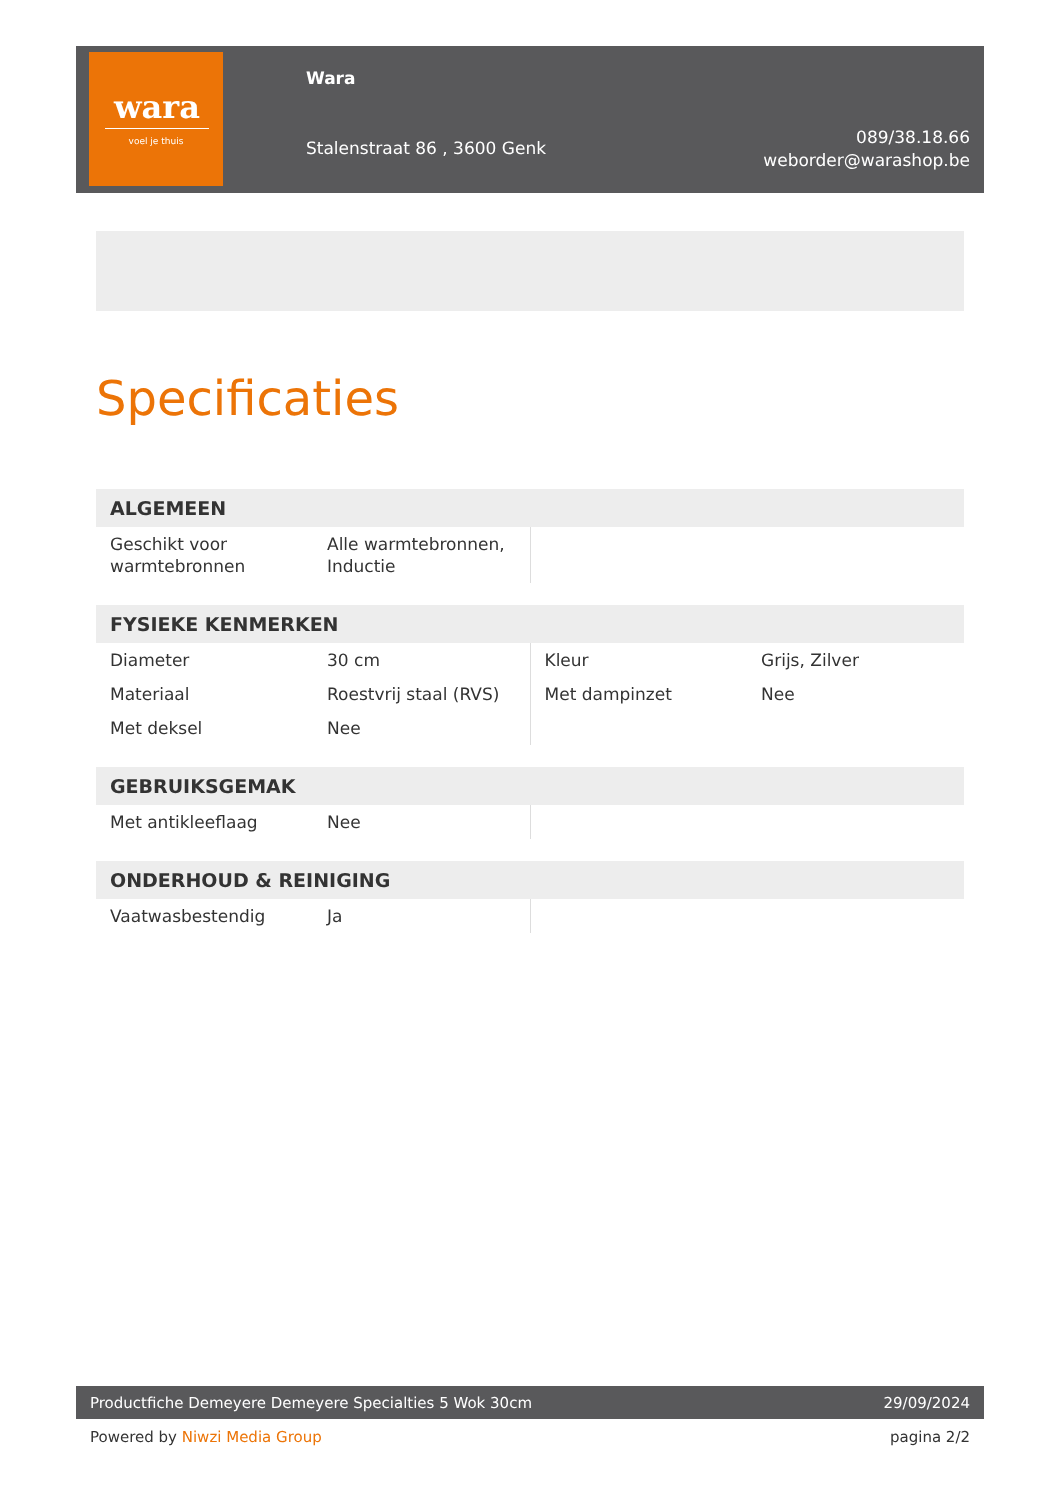wara
voel je thuis
Wara
Stalenstraat 86 , 3600 Genk
089/38.18.66
weborder@warashop.be
Specificaties
| ALGEMEEN | | | |
| --- | --- | --- | --- |
| Geschikt voor warmtebronnen | Alle warmtebronnen, Inductie | | |
| FYSIEKE KENMERKEN | | | |
| --- | --- | --- | --- |
| Diameter | 30 cm | Kleur | Grijs, Zilver |
| Materiaal | Roestvrij staal (RVS) | Met dampinzet | Nee |
| Met deksel | Nee | | |
| GEBRUIKSGEMAK | | | |
| --- | --- | --- | --- |
| Met antikleeflaag | Nee | | |
| ONDERHOUD & REINIGING | | | |
| --- | --- | --- | --- |
| Vaatwasbestendig | Ja | | |
Productfiche Demeyere Demeyere Specialties 5 Wok 30cm 29/09/2024
Powered by Niwzi Media Group pagina 2/2